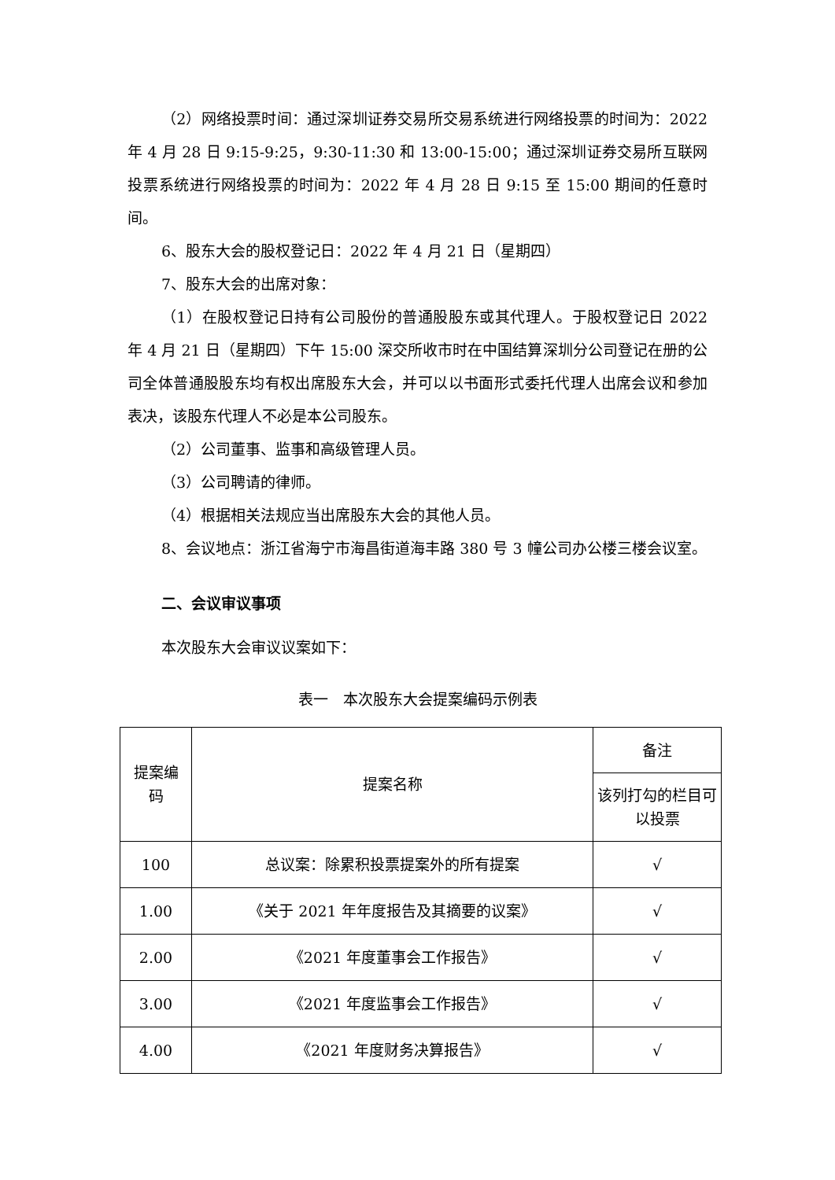（2）网络投票时间：通过深圳证券交易所交易系统进行网络投票的时间为：2022 年 4 月 28 日 9:15-9:25，9:30-11:30 和 13:00-15:00；通过深圳证券交易所互联网投票系统进行网络投票的时间为：2022 年 4 月 28 日 9:15 至 15:00 期间的任意时间。
6、股东大会的股权登记日：2022 年 4 月 21 日（星期四）
7、股东大会的出席对象：
（1）在股权登记日持有公司股份的普通股股东或其代理人。于股权登记日 2022 年 4 月 21 日（星期四）下午 15:00 深交所收市时在中国结算深圳分公司登记在册的公司全体普通股股东均有权出席股东大会，并可以以书面形式委托代理人出席会议和参加表决，该股东代理人不必是本公司股东。
（2）公司董事、监事和高级管理人员。
（3）公司聘请的律师。
（4）根据相关法规应当出席股东大会的其他人员。
8、会议地点：浙江省海宁市海昌街道海丰路 380 号 3 幢公司办公楼三楼会议室。
二、会议审议事项
本次股东大会审议议案如下：
表一　本次股东大会提案编码示例表
| 提案编 码 | 提案名称 | 备注 |
| --- | --- | --- |
| | | 该列打勾的栏目可以投票 |
| 100 | 总议案：除累积投票提案外的所有提案 | √ |
| 1.00 | 《关于 2021 年年度报告及其摘要的议案》 | √ |
| 2.00 | 《2021 年度董事会工作报告》 | √ |
| 3.00 | 《2021 年度监事会工作报告》 | √ |
| 4.00 | 《2021 年度财务决算报告》 | √ |